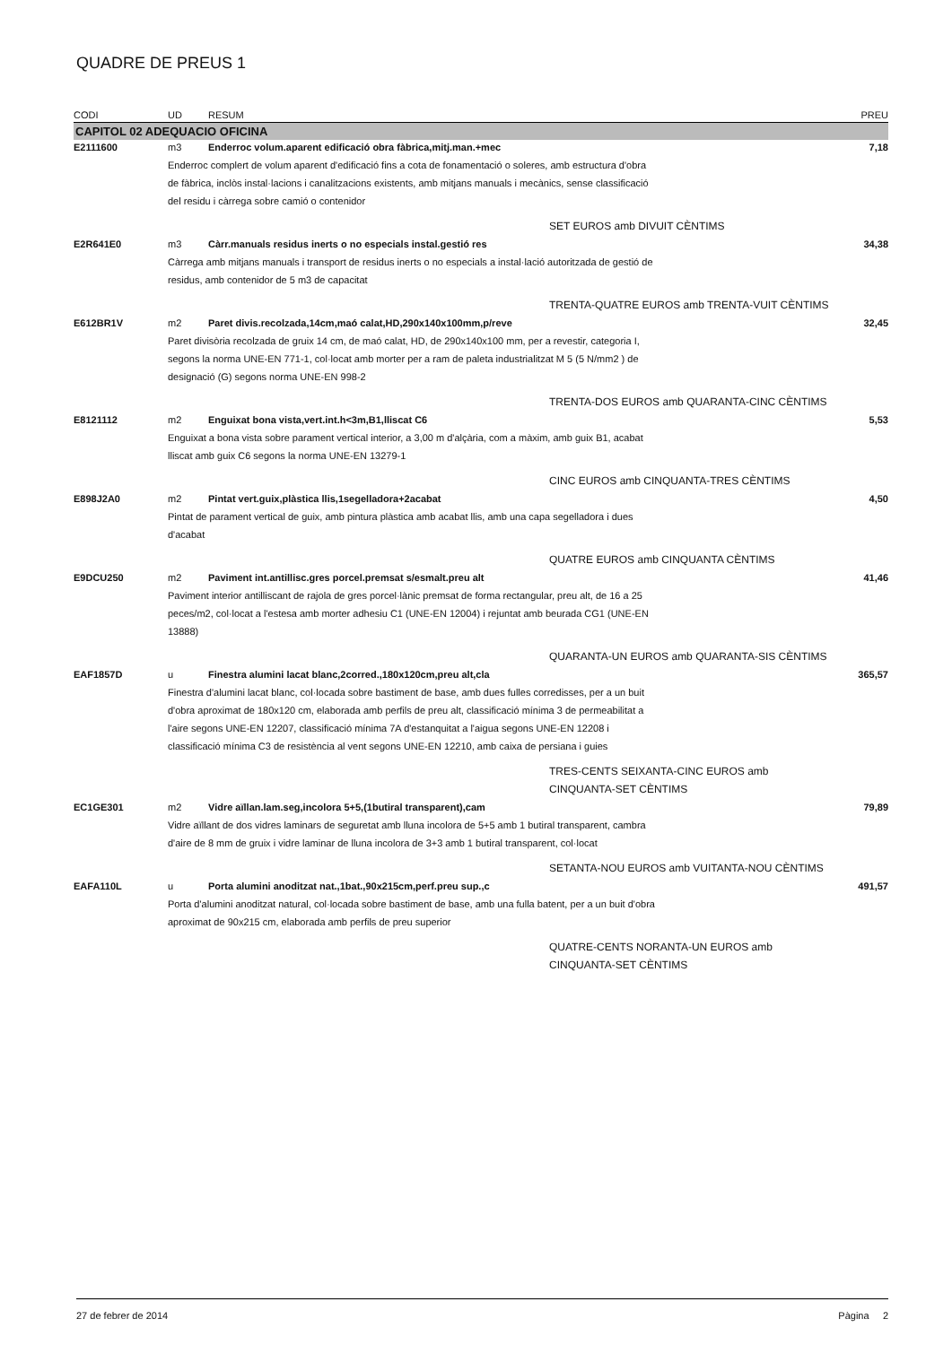QUADRE DE PREUS 1
| CODI | UD | RESUM | PREU |
| --- | --- | --- | --- |
| CAPITOL 02 ADEQUACIO OFICINA | | | |
| E2111600 | m3 | Enderroc volum.aparent edificació obra fàbrica,mitj.man.+mec | 7,18 |
| | Enderroc complert de volum aparent d'edificació fins a cota de fonamentació o soleres, amb estructura d'obra de fàbrica, inclòs instal·lacions i canalitzacions existents, amb mitjans manuals i mecànics, sense classificació del residu i càrrega sobre camió o contenidor | | |
| | SET EUROS amb DIVUIT CÈNTIMS | | |
| E2R641E0 | m3 | Càrr.manuals residus inerts o no especials instal.gestió res | 34,38 |
| | Càrrega amb mitjans manuals i transport de residus inerts o no especials a instal·lació autoritzada de gestió de residus, amb contenidor de 5 m3 de capacitat | | |
| | TRENTA-QUATRE EUROS amb TRENTA-VUIT CÈNTIMS | | |
| E612BR1V | m2 | Paret divis.recolzada,14cm,maó calat,HD,290x140x100mm,p/reve | 32,45 |
| | Paret divisòria recolzada de gruix 14 cm, de maó calat, HD, de 290x140x100 mm, per a revestir, categoria I, segons la norma UNE-EN 771-1, col·locat amb morter per a ram de paleta industrialitzat M 5 (5 N/mm2 ) de designació (G) segons norma UNE-EN 998-2 | | |
| | TRENTA-DOS EUROS amb QUARANTA-CINC CÈNTIMS | | |
| E8121112 | m2 | Enguixat bona vista,vert.int.h<3m,B1,lliscat C6 | 5,53 |
| | Enguixat a bona vista sobre parament vertical interior, a 3,00 m d'alçària, com a màxim, amb guix B1, acabat lliscat amb guix C6 segons la norma UNE-EN 13279-1 | | |
| | CINC EUROS amb CINQUANTA-TRES CÈNTIMS | | |
| E898J2A0 | m2 | Pintat vert.guix,plàstica llis,1segelladora+2acabat | 4,50 |
| | Pintat de parament vertical de guix, amb pintura plàstica amb acabat llis, amb una capa segelladora i dues d'acabat | | |
| | QUATRE EUROS amb CINQUANTA CÈNTIMS | | |
| E9DCU250 | m2 | Paviment int.antillisc.gres porcel.premsat s/esmalt.preu alt | 41,46 |
| | Paviment interior antilliscant de rajola de gres porcel·lànic premsat de forma rectangular, preu alt, de 16 a 25 peces/m2, col·locat a l'estesa amb morter adhesiu C1 (UNE-EN 12004) i rejuntat amb beurada CG1 (UNE-EN 13888) | | |
| | QUARANTA-UN EUROS amb QUARANTA-SIS CÈNTIMS | | |
| EAF1857D | u | Finestra alumini lacat blanc,2corred.,180x120cm,preu alt,cla | 365,57 |
| | Finestra d'alumini lacat blanc, col·locada sobre bastiment de base, amb dues fulles corredisses, per a un buit d'obra aproximat de 180x120 cm, elaborada amb perfils de preu alt, classificació mínima 3 de permeabilitat a l'aire segons UNE-EN 12207, classificació mínima 7A d'estanquitat a l'aigua segons UNE-EN 12208 i classificació mínima C3 de resistència al vent segons UNE-EN 12210, amb caixa de persiana i guies | | |
| | TRES-CENTS SEIXANTA-CINC EUROS amb CINQUANTA-SET CÈNTIMS | | |
| EC1GE301 | m2 | Vidre aïllan.lam.seg,incolora 5+5,(1butiral transparent),cam | 79,89 |
| | Vidre aïllant de dos vidres laminars de seguretat amb lluna incolora de 5+5 amb 1 butiral transparent, cambra d'aire de 8 mm de gruix i vidre laminar de lluna incolora de 3+3 amb 1 butiral transparent, col·locat | | |
| | SETANTA-NOU EUROS amb VUITANTA-NOU CÈNTIMS | | |
| EAFA110L | u | Porta alumini anoditzat nat.,1bat.,90x215cm,perf.preu sup.,c | 491,57 |
| | Porta d'alumini anoditzat natural, col·locada sobre bastiment de base, amb una fulla batent, per a un buit d'obra aproximat de 90x215 cm, elaborada amb perfils de preu superior | | |
| | QUATRE-CENTS NORANTA-UN EUROS amb CINQUANTA-SET CÈNTIMS | | |
27 de febrer de 2014 Pàgina 2